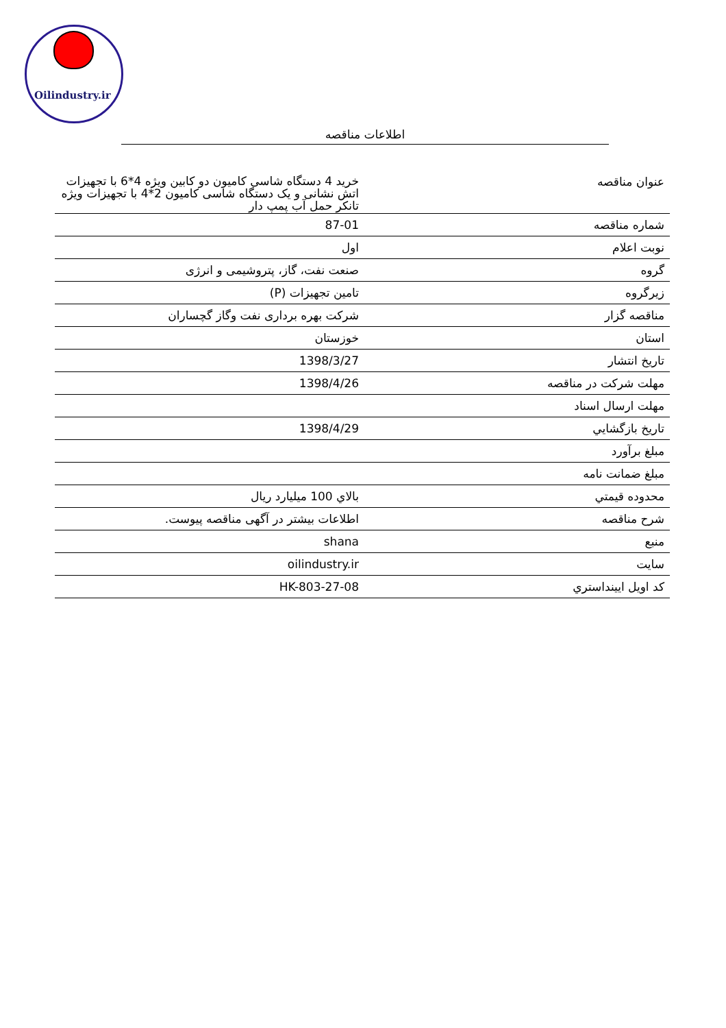Oilindustry.ir
اطلاعات مناقصه
| عنوان مناقصه | خرید 4 دستگاه شاسی کامیون دو کابین ویژه 4*6 با تجهیزات اتش نشانی و یک دستگاه شاسی کامیون 2*4 با تجهیزات ویژه تانکر حمل آب پمپ دار |
| شماره مناقصه | 87-01 |
| نوبت اعلام | اول |
| گروه | صنعت نفت، گاز، پتروشیمی و انرژی |
| زیرگروه | تامین تجهیزات (P) |
| مناقصه گزار | شرکت بهره برداری نفت وگاز گچساران |
| استان | خوزستان |
| تاریخ انتشار | 1398/3/27 |
| مهلت شرکت در مناقصه | 1398/4/26 |
| مهلت ارسال اسناد | |
| تاريخ بازگشايي | 1398/4/29 |
| مبلغ برآورد | |
| مبلغ ضمانت نامه | |
| محدوده قيمتي | بالاي 100 ميليارد ريال |
| شرح مناقصه | اطلاعات بیشتر در آگهی مناقصه پیوست. |
| منبع | shana |
| سایت | oilindustry.ir |
| کد اویل ایینداستري | HK-803-27-08 |